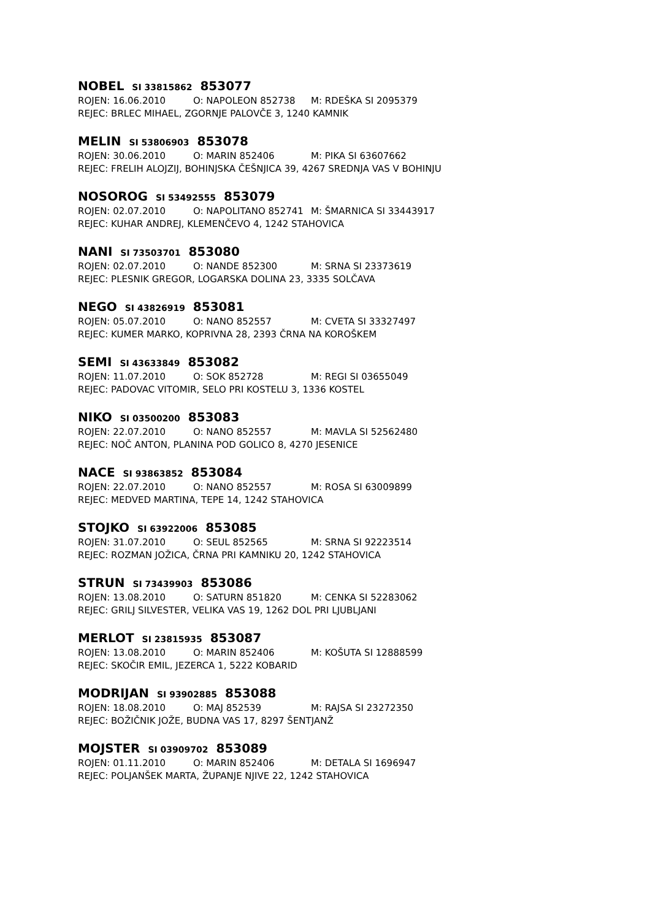NOBEL SI 33815862 853077
ROJEN: 16.06.2010 O: NAPOLEON 852738 M: RDEŠKA SI 2095379
REJEC: BRLEC MIHAEL, ZGORNJE PALOVČE 3, 1240 KAMNIK
MELIN SI 53806903 853078
ROJEN: 30.06.2010 O: MARIN 852406 M: PIKA SI 63607662
REJEC: FRELIH ALOJZIJ, BOHINJSKA ČEŠNJICA 39, 4267 SREDNJA VAS V BOHINJU
NOSOROG SI 53492555 853079
ROJEN: 02.07.2010 O: NAPOLITANO 852741 M: ŠMARNICA SI 33443917
REJEC: KUHAR ANDREJ, KLEMENČEVO 4, 1242 STAHOVICA
NANI SI 73503701 853080
ROJEN: 02.07.2010 O: NANDE 852300 M: SRNA SI 23373619
REJEC: PLESNIK GREGOR, LOGARSKA DOLINA 23, 3335 SOLČAVA
NEGO SI 43826919 853081
ROJEN: 05.07.2010 O: NANO 852557 M: CVETA SI 33327497
REJEC: KUMER MARKO, KOPRIVNA 28, 2393 ČRNA NA KOROŠKEM
SEMI SI 43633849 853082
ROJEN: 11.07.2010 O: SOK 852728 M: REGI SI 03655049
REJEC: PADOVAC VITOMIR, SELO PRI KOSTELU 3, 1336 KOSTEL
NIKO SI 03500200 853083
ROJEN: 22.07.2010 O: NANO 852557 M: MAVLA SI 52562480
REJEC: NOČ ANTON, PLANINA POD GOLICO 8, 4270 JESENICE
NACE SI 93863852 853084
ROJEN: 22.07.2010 O: NANO 852557 M: ROSA SI 63009899
REJEC: MEDVED MARTINA, TEPE 14, 1242 STAHOVICA
STOJKO SI 63922006 853085
ROJEN: 31.07.2010 O: SEUL 852565 M: SRNA SI 92223514
REJEC: ROZMAN JOŽICA, ČRNA PRI KAMNIKU 20, 1242 STAHOVICA
STRUN SI 73439903 853086
ROJEN: 13.08.2010 O: SATURN 851820 M: CENKA SI 52283062
REJEC: GRILJ SILVESTER, VELIKA VAS 19, 1262 DOL PRI LJUBLJANI
MERLOT SI 23815935 853087
ROJEN: 13.08.2010 O: MARIN 852406 M: KOŠUTA SI 12888599
REJEC: SKOČIR EMIL, JEZERCA 1, 5222 KOBARID
MODRIJAN SI 93902885 853088
ROJEN: 18.08.2010 O: MAJ 852539 M: RAJSA SI 23272350
REJEC: BOŽIČNIK JOŽE, BUDNA VAS 17, 8297 ŠENTJANŽ
MOJSTER SI 03909702 853089
ROJEN: 01.11.2010 O: MARIN 852406 M: DETALA SI 1696947
REJEC: POLJANŠEK MARTA, ŽUPANJE NJIVE 22, 1242 STAHOVICA